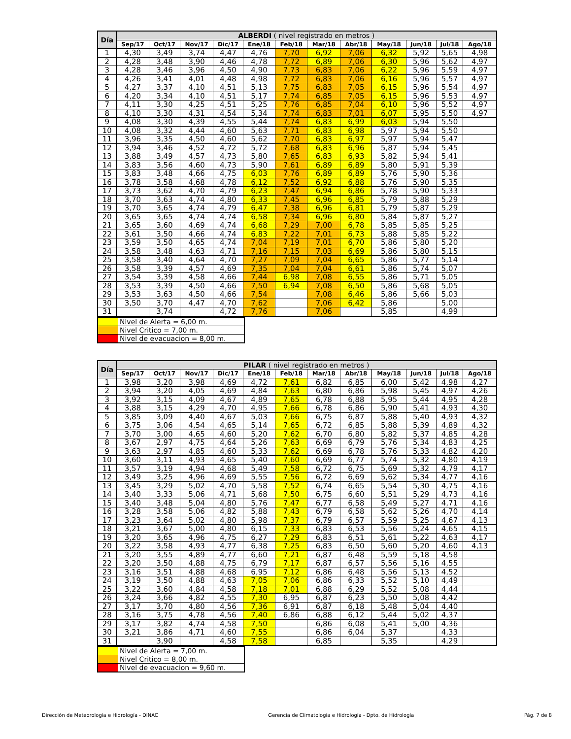| Día | ALBERDI ( nivel registrado en metros ) | | | | | | | | | | | |
| --- | --- | --- | --- | --- | --- | --- | --- | --- | --- | --- | --- | --- |
| | Sep/17 | Oct/17 | Nov/17 | Dic/17 | Ene/18 | Feb/18 | Mar/18 | Abr/18 | May/18 | Jun/18 | Jul/18 | Ago/18 |
| 1 | 4,30 | 3,49 | 3,74 | 4,47 | 4,76 | 7,70 | 6,92 | 7,06 | 6,32 | 5,92 | 5,65 | 4,98 |
| 2 | 4,28 | 3,48 | 3,90 | 4,46 | 4,78 | 7,72 | 6,89 | 7,06 | 6,30 | 5,96 | 5,62 | 4,97 |
| 3 | 4,28 | 3,46 | 3,96 | 4,50 | 4,90 | 7,73 | 6,83 | 7,06 | 6,22 | 5,96 | 5,59 | 4,97 |
| 4 | 4,26 | 3,41 | 4,01 | 4,48 | 4,98 | 7,72 | 6,83 | 7,06 | 6,16 | 5,96 | 5,57 | 4,97 |
| 5 | 4,27 | 3,37 | 4,10 | 4,51 | 5,13 | 7,75 | 6,83 | 7,05 | 6,15 | 5,96 | 5,54 | 4,97 |
| 6 | 4,20 | 3,34 | 4,10 | 4,51 | 5,17 | 7,74 | 6,85 | 7,05 | 6,15 | 5,96 | 5,53 | 4,97 |
| 7 | 4,11 | 3,30 | 4,25 | 4,51 | 5,25 | 7,76 | 6,85 | 7,04 | 6,10 | 5,96 | 5,52 | 4,97 |
| 8 | 4,10 | 3,30 | 4,31 | 4,54 | 5,34 | 7,74 | 6,83 | 7,01 | 6,07 | 5,95 | 5,50 | 4,97 |
| 9 | 4,08 | 3,30 | 4,39 | 4,55 | 5,44 | 7,74 | 6,83 | 6,99 | 6,03 | 5,94 | 5,50 | |
| 10 | 4,08 | 3,32 | 4,44 | 4,60 | 5,63 | 7,71 | 6,83 | 6,98 | 5,97 | 5,94 | 5,50 | |
| 11 | 3,96 | 3,35 | 4,50 | 4,60 | 5,62 | 7,70 | 6,83 | 6,97 | 5,97 | 5,94 | 5,47 | |
| 12 | 3,94 | 3,46 | 4,52 | 4,72 | 5,72 | 7,68 | 6,83 | 6,96 | 5,87 | 5,94 | 5,45 | |
| 13 | 3,88 | 3,49 | 4,57 | 4,73 | 5,80 | 7,65 | 6,83 | 6,93 | 5,82 | 5,94 | 5,41 | |
| 14 | 3,83 | 3,56 | 4,60 | 4,73 | 5,90 | 7,61 | 6,89 | 6,89 | 5,80 | 5,91 | 5,39 | |
| 15 | 3,83 | 3,48 | 4,66 | 4,75 | 6,03 | 7,76 | 6,89 | 6,89 | 5,76 | 5,90 | 5,36 | |
| 16 | 3,78 | 3,58 | 4,68 | 4,78 | 6,12 | 7,52 | 6,92 | 6,88 | 5,76 | 5,90 | 5,35 | |
| 17 | 3,73 | 3,62 | 4,70 | 4,79 | 6,23 | 7,47 | 6,94 | 6,86 | 5,78 | 5,90 | 5,33 | |
| 18 | 3,70 | 3,63 | 4,74 | 4,80 | 6,33 | 7,45 | 6,96 | 6,85 | 5,79 | 5,88 | 5,29 | |
| 19 | 3,70 | 3,65 | 4,74 | 4,79 | 6,47 | 7,38 | 6,96 | 6,81 | 5,79 | 5,87 | 5,29 | |
| 20 | 3,65 | 3,65 | 4,74 | 4,74 | 6,58 | 7,34 | 6,96 | 6,80 | 5,84 | 5,87 | 5,27 | |
| 21 | 3,65 | 3,60 | 4,69 | 4,74 | 6,68 | 7,29 | 7,00 | 6,78 | 5,85 | 5,85 | 5,25 | |
| 22 | 3,61 | 3,50 | 4,66 | 4,74 | 6,83 | 7,22 | 7,01 | 6,73 | 5,88 | 5,85 | 5,22 | |
| 23 | 3,59 | 3,50 | 4,65 | 4,74 | 7,04 | 7,19 | 7,01 | 6,70 | 5,86 | 5,80 | 5,20 | |
| 24 | 3,58 | 3,48 | 4,63 | 4,71 | 7,16 | 7,15 | 7,03 | 6,69 | 5,86 | 5,80 | 5,15 | |
| 25 | 3,58 | 3,40 | 4,64 | 4,70 | 7,27 | 7,09 | 7,04 | 6,65 | 5,86 | 5,77 | 5,14 | |
| 26 | 3,58 | 3,39 | 4,57 | 4,69 | 7,35 | 7,04 | 7,04 | 6,61 | 5,86 | 5,74 | 5,07 | |
| 27 | 3,54 | 3,39 | 4,58 | 4,66 | 7,44 | 6,98 | 7,08 | 6,55 | 5,86 | 5,71 | 5,05 | |
| 28 | 3,53 | 3,39 | 4,50 | 4,66 | 7,50 | 6,94 | 7,08 | 6,50 | 5,86 | 5,68 | 5,05 | |
| 29 | 3,53 | 3,63 | 4,50 | 4,66 | 7,54 | | 7,08 | 6,46 | 5,86 | 5,66 | 5,03 | |
| 30 | 3,50 | 3,70 | 4,47 | 4,70 | 7,62 | | 7,06 | 6,42 | 5,86 | | 5,00 | |
| 31 | | 3,74 | | 4,72 | 7,76 | | 7,06 | | 5,85 | | 4,99 | |
| | Nivel de Alerta = 6,00 m. |
| | Nivel Critico = 7,00 m. |
| | Nivel de evacuacion = 8,00 m. |
| Día | PILAR ( nivel registrado en metros ) | | | | | | | | | | | |
| --- | --- | --- | --- | --- | --- | --- | --- | --- | --- | --- | --- | --- |
| | Sep/17 | Oct/17 | Nov/17 | Dic/17 | Ene/18 | Feb/18 | Mar/18 | Abr/18 | May/18 | Jun/18 | Jul/18 | Ago/18 |
| 1 | 3,98 | 3,20 | 3,98 | 4,69 | 4,72 | 7,61 | 6,82 | 6,85 | 6,00 | 5,42 | 4,98 | 4,27 |
| 2 | 3,94 | 3,20 | 4,05 | 4,69 | 4,84 | 7,63 | 6,80 | 6,86 | 5,98 | 5,45 | 4,97 | 4,26 |
| 3 | 3,92 | 3,15 | 4,09 | 4,67 | 4,89 | 7,65 | 6,78 | 6,88 | 5,95 | 5,44 | 4,95 | 4,28 |
| 4 | 3,88 | 3,15 | 4,29 | 4,70 | 4,95 | 7,66 | 6,78 | 6,86 | 5,90 | 5,41 | 4,93 | 4,30 |
| 5 | 3,85 | 3,09 | 4,40 | 4,67 | 5,03 | 7,66 | 6,75 | 6,87 | 5,88 | 5,40 | 4,93 | 4,32 |
| 6 | 3,75 | 3,06 | 4,54 | 4,65 | 5,14 | 7,65 | 6,72 | 6,85 | 5,88 | 5,39 | 4,89 | 4,32 |
| 7 | 3,70 | 3,00 | 4,65 | 4,60 | 5,20 | 7,62 | 6,70 | 6,80 | 5,82 | 5,37 | 4,85 | 4,28 |
| 8 | 3,67 | 2,97 | 4,75 | 4,64 | 5,26 | 7,63 | 6,69 | 6,79 | 5,76 | 5,34 | 4,83 | 4,25 |
| 9 | 3,63 | 2,97 | 4,85 | 4,60 | 5,33 | 7,62 | 6,69 | 6,78 | 5,76 | 5,33 | 4,82 | 4,20 |
| 10 | 3,60 | 3,11 | 4,93 | 4,65 | 5,40 | 7,60 | 6,69 | 6,77 | 5,74 | 5,32 | 4,80 | 4,19 |
| 11 | 3,57 | 3,19 | 4,94 | 4,68 | 5,49 | 7,58 | 6,72 | 6,75 | 5,69 | 5,32 | 4,79 | 4,17 |
| 12 | 3,49 | 3,25 | 4,96 | 4,69 | 5,55 | 7,56 | 6,72 | 6,69 | 5,62 | 5,34 | 4,77 | 4,16 |
| 13 | 3,45 | 3,29 | 5,02 | 4,70 | 5,58 | 7,52 | 6,74 | 6,65 | 5,54 | 5,30 | 4,75 | 4,16 |
| 14 | 3,40 | 3,33 | 5,06 | 4,71 | 5,68 | 7,50 | 6,75 | 6,60 | 5,51 | 5,29 | 4,73 | 4,16 |
| 15 | 3,40 | 3,48 | 5,04 | 4,80 | 5,76 | 7,47 | 6,77 | 6,58 | 5,49 | 5,27 | 4,71 | 4,16 |
| 16 | 3,28 | 3,58 | 5,06 | 4,82 | 5,88 | 7,43 | 6,79 | 6,58 | 5,62 | 5,26 | 4,70 | 4,14 |
| 17 | 3,23 | 3,64 | 5,02 | 4,80 | 5,98 | 7,37 | 6,79 | 6,57 | 5,59 | 5,25 | 4,67 | 4,13 |
| 18 | 3,21 | 3,67 | 5,00 | 4,80 | 6,15 | 7,33 | 6,83 | 6,53 | 5,56 | 5,24 | 4,65 | 4,15 |
| 19 | 3,20 | 3,65 | 4,96 | 4,75 | 6,27 | 7,29 | 6,83 | 6,51 | 5,61 | 5,22 | 4,63 | 4,17 |
| 20 | 3,22 | 3,58 | 4,93 | 4,77 | 6,38 | 7,25 | 6,83 | 6,50 | 5,60 | 5,20 | 4,60 | 4,13 |
| 21 | 3,20 | 3,55 | 4,89 | 4,77 | 6,60 | 7,21 | 6,87 | 6,48 | 5,59 | 5,18 | 4,58 | |
| 22 | 3,20 | 3,50 | 4,88 | 4,75 | 6,79 | 7,17 | 6,87 | 6,57 | 5,56 | 5,16 | 4,55 | |
| 23 | 3,16 | 3,51 | 4,88 | 4,68 | 6,95 | 7,12 | 6,86 | 6,48 | 5,56 | 5,13 | 4,52 | |
| 24 | 3,19 | 3,50 | 4,88 | 4,63 | 7,05 | 7,06 | 6,86 | 6,33 | 5,52 | 5,10 | 4,49 | |
| 25 | 3,22 | 3,60 | 4,84 | 4,58 | 7,18 | 7,01 | 6,88 | 6,29 | 5,52 | 5,08 | 4,44 | |
| 26 | 3,24 | 3,66 | 4,82 | 4,55 | 7,30 | 6,95 | 6,87 | 6,23 | 5,50 | 5,08 | 4,42 | |
| 27 | 3,17 | 3,70 | 4,80 | 4,56 | 7,36 | 6,91 | 6,87 | 6,18 | 5,48 | 5,04 | 4,40 | |
| 28 | 3,16 | 3,75 | 4,78 | 4,56 | 7,40 | 6,86 | 6,88 | 6,12 | 5,44 | 5,02 | 4,37 | |
| 29 | 3,17 | 3,82 | 4,74 | 4,58 | 7,50 | | 6,86 | 6,08 | 5,41 | 5,00 | 4,36 | |
| 30 | 3,21 | 3,86 | 4,71 | 4,60 | 7,55 | | 6,86 | 6,04 | 5,37 | | 4,33 | |
| 31 | | 3,90 | | 4,58 | 7,58 | | 6,85 | | 5,35 | | 4,29 | |
| | Nivel de Alerta = 7,00 m. |
| | Nivel Critico = 8,00 m. |
| | Nivel de evacuacion = 9,60 m. |
Dirección de Meteorología e Hidrología - DINAC Gerencia de Climatología e Hidrología - Dpto. de Hidrología Pág. 7 de 8